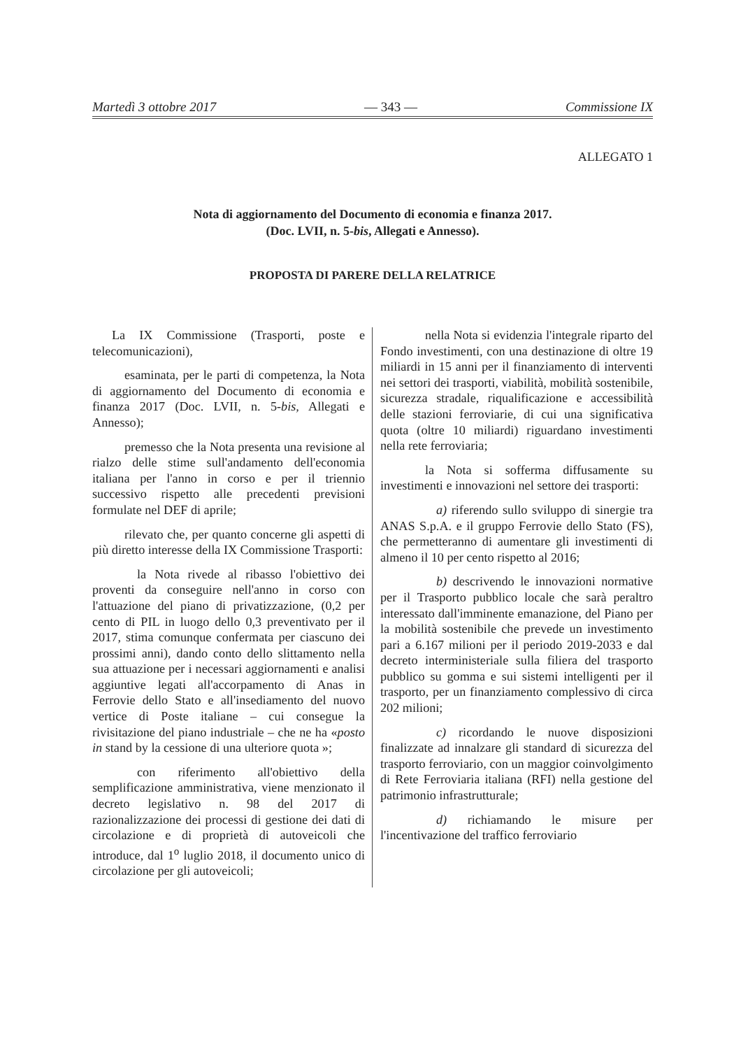Martedì 3 ottobre 2017 — 343 — Commissione IX
ALLEGATO 1
Nota di aggiornamento del Documento di economia e finanza 2017.
(Doc. LVII, n. 5-bis, Allegati e Annesso).
PROPOSTA DI PARERE DELLA RELATRICE
La IX Commissione (Trasporti, poste e telecomunicazioni),
esaminata, per le parti di competenza, la Nota di aggiornamento del Documento di economia e finanza 2017 (Doc. LVII, n. 5-bis, Allegati e Annesso);
premesso che la Nota presenta una revisione al rialzo delle stime sull'andamento dell'economia italiana per l'anno in corso e per il triennio successivo rispetto alle precedenti previsioni formulate nel DEF di aprile;
rilevato che, per quanto concerne gli aspetti di più diretto interesse della IX Commissione Trasporti:
la Nota rivede al ribasso l'obiettivo dei proventi da conseguire nell'anno in corso con l'attuazione del piano di privatizzazione, (0,2 per cento di PIL in luogo dello 0,3 preventivato per il 2017, stima comunque confermata per ciascuno dei prossimi anni), dando conto dello slittamento nella sua attuazione per i necessari aggiornamenti e analisi aggiuntive legati all'accorpamento di Anas in Ferrovie dello Stato e all'insediamento del nuovo vertice di Poste italiane – cui consegue la rivisitazione del piano industriale – che ne ha «posto in stand by la cessione di una ulteriore quota »;
con riferimento all'obiettivo della semplificazione amministrativa, viene menzionato il decreto legislativo n. 98 del 2017 di razionalizzazione dei processi di gestione dei dati di circolazione e di proprietà di autoveicoli che introduce, dal 1<sup>o</sup> luglio 2018, il documento unico di circolazione per gli autoveicoli;
nella Nota si evidenzia l'integrale riparto del Fondo investimenti, con una destinazione di oltre 19 miliardi in 15 anni per il finanziamento di interventi nei settori dei trasporti, viabilità, mobilità sostenibile, sicurezza stradale, riqualificazione e accessibilità delle stazioni ferroviarie, di cui una significativa quota (oltre 10 miliardi) riguardano investimenti nella rete ferroviaria;
la Nota si sofferma diffusamente su investimenti e innovazioni nel settore dei trasporti:
a) riferendo sullo sviluppo di sinergie tra ANAS S.p.A. e il gruppo Ferrovie dello Stato (FS), che permetteranno di aumentare gli investimenti di almeno il 10 per cento rispetto al 2016;
b) descrivendo le innovazioni normative per il Trasporto pubblico locale che sarà peraltro interessato dall'imminente emanazione, del Piano per la mobilità sostenibile che prevede un investimento pari a 6.167 milioni per il periodo 2019-2033 e dal decreto interministeriale sulla filiera del trasporto pubblico su gomma e sui sistemi intelligenti per il trasporto, per un finanziamento complessivo di circa 202 milioni;
c) ricordando le nuove disposizioni finalizzate ad innalzare gli standard di sicurezza del trasporto ferroviario, con un maggior coinvolgimento di Rete Ferroviaria italiana (RFI) nella gestione del patrimonio infrastrutturale;
d) richiamando le misure per l'incentivazione del traffico ferroviario